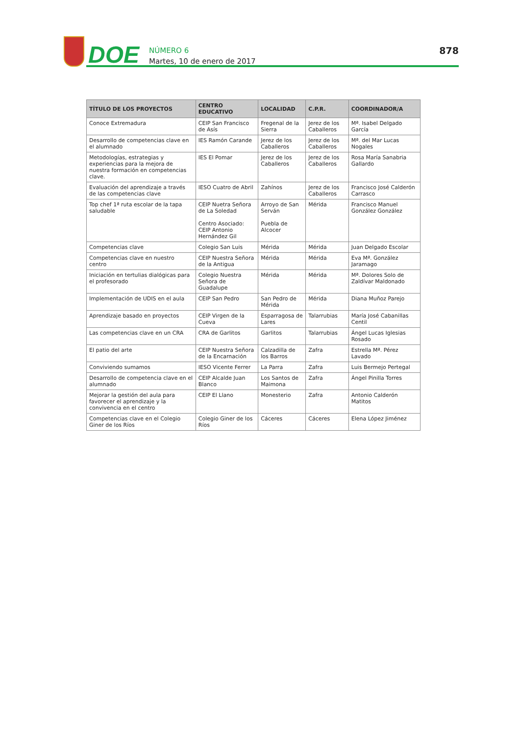DOE
NÚMERO 6
Martes, 10 de enero de 2017
878
| TÍTULO DE LOS PROYECTOS | CENTRO EDUCATIVO | LOCALIDAD | C.P.R. | COORDINADOR/A |
| --- | --- | --- | --- | --- |
| Conoce Extremadura | CEIP San Francisco de Asís | Fregenal de la Sierra | Jerez de los Caballeros | Mª. Isabel Delgado García |
| Desarrollo de competencias clave en el alumnado | IES Ramón Carande | Jerez de los Caballeros | Jerez de los Caballeros | Mª. del Mar Lucas Nogales |
| Metodologías, estrategias y experiencias para la mejora de nuestra formación en competencias clave. | IES El Pomar | Jerez de los Caballeros | Jerez de los Caballeros | Rosa María Sanabria Gallardo |
| Evaluación del aprendizaje a través de las competencias clave | IESO Cuatro de Abril | Zahínos | Jerez de los Caballeros | Francisco José Calderón Carrasco |
| Top chef 1ª ruta escolar de la tapa saludable | CEIP Nuetra Señora de La Soledad Centro Asociado: CEIP Antonio Hernández Gil | Arroyo de San Serván Puebla de Alcocer | Mérida | Francisco Manuel González González |
| Competencias clave | Colegio San Luis | Mérida | Mérida | Juan Delgado Escolar |
| Competencias clave en nuestro centro | CEIP Nuestra Señora de la Antigua | Mérida | Mérida | Eva Mª. González Jaramago |
| Iniciación en tertulias dialógicas para el profesorado | Colegio Nuestra Señora de Guadalupe | Mérida | Mérida | Mª. Dolores Solo de Zaldívar Maldonado |
| Implementación de UDIS en el aula | CEIP San Pedro | San Pedro de Mérida | Mérida | Diana Muñoz Parejo |
| Aprendizaje basado en proyectos | CEIP Virgen de la Cueva | Esparragosa de Lares | Talarrubias | María José Cabanillas Centil |
| Las competencias clave en un CRA | CRA de Garlitos | Garlitos | Talarrubias | Ángel Lucas Iglesias Rosado |
| El patio del arte | CEIP Nuestra Señora de la Encarnación | Calzadilla de los Barros | Zafra | Estrella Mª. Pérez Lavado |
| Conviviendo sumamos | IESO Vicente Ferrer | La Parra | Zafra | Luis Bermejo Pertegal |
| Desarrollo de competencia clave en el alumnado | CEIP Alcalde Juan Blanco | Los Santos de Maimona | Zafra | Ángel Pinilla Torres |
| Mejorar la gestión del aula para favorecer el aprendizaje y la convivencia en el centro | CEIP El Llano | Monesterio | Zafra | Antonio Calderón Matitos |
| Competencias clave en el Colegio Giner de los Ríos | Colegio Giner de los Ríos | Cáceres | Cáceres | Elena López Jiménez |